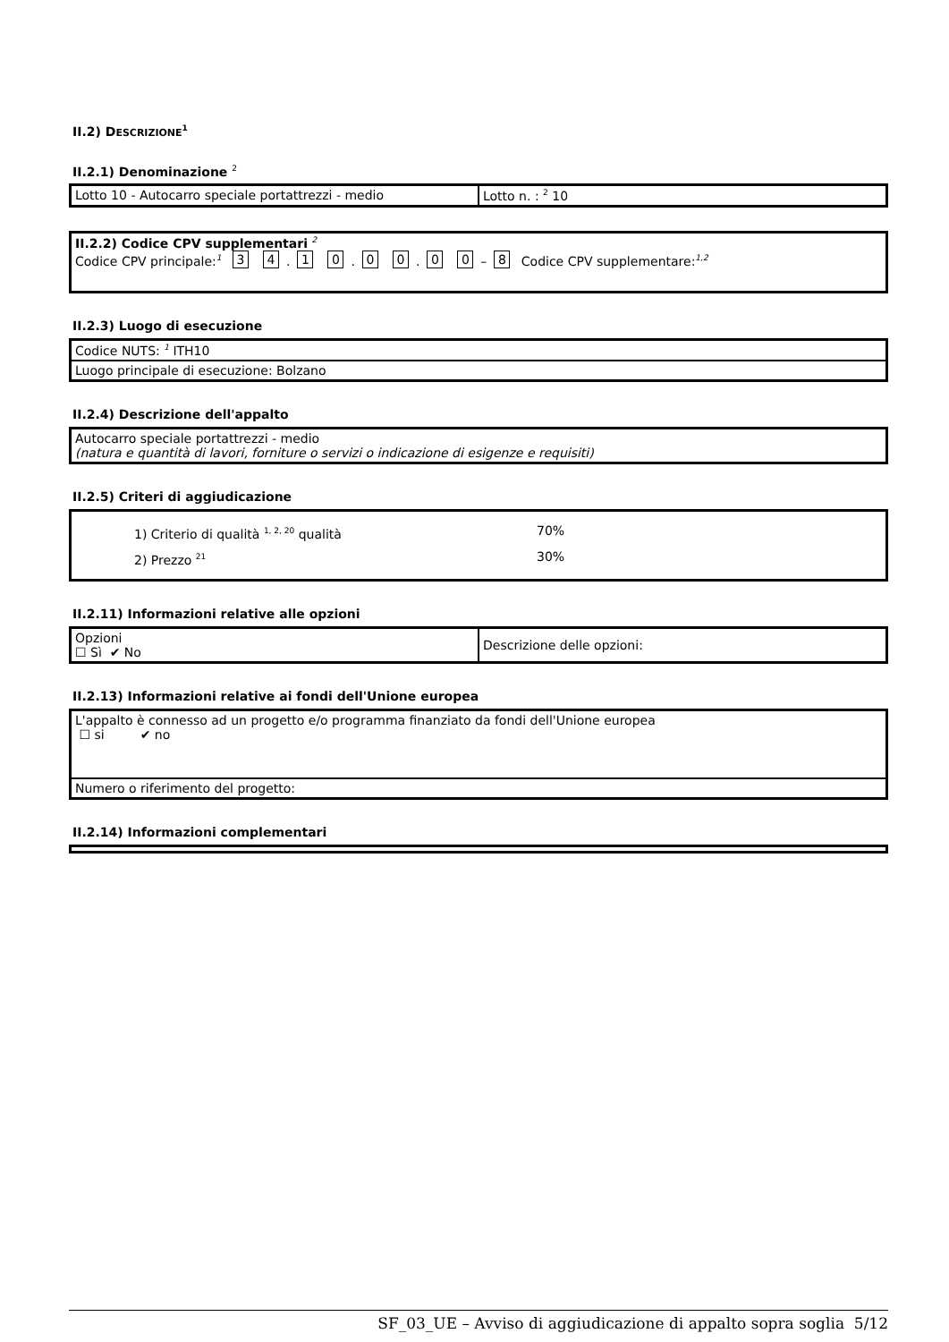II.2) DESCRIZIONE<sup>1</sup>
II.2.1) Denominazione <sup>2</sup>
| Lotto 10 - Autocarro speciale portattrezzi - medio | Lotto n. : <sup>2</sup> 10 |
| II.2.2) Codice CPV supplementari <sup>2</sup> Codice CPV principale:<sup>1</sup> 3 4 . 1 0 . 0 0 . 0 0 – 8 Codice CPV supplementare:<sup>1,2</sup> |
II.2.3) Luogo di esecuzione
| Codice NUTS: <sup>1</sup> ITH10 |
| Luogo principale di esecuzione: Bolzano |
II.2.4) Descrizione dell'appalto
| Autocarro speciale portattrezzi - medio (natura e quantità di lavori, forniture o servizi o indicazione di esigenze e requisiti) |
II.2.5) Criteri di aggiudicazione
| 1) Criterio di qualità <sup>1, 2, 20</sup> qualità 70% 2) Prezzo <sup>21</sup> 30% |
II.2.11) Informazioni relative alle opzioni
| Opzioni ☐ Sì ✔ No | Descrizione delle opzioni: |
II.2.13) Informazioni relative ai fondi dell'Unione europea
| L'appalto è connesso ad un progetto e/o programma finanziato da fondi dell'Unione europea ☐ si ✔ no |
| Numero o riferimento del progetto: |
II.2.14) Informazioni complementari
SF_03_UE – Avviso di aggiudicazione di appalto sopra soglia 5/12